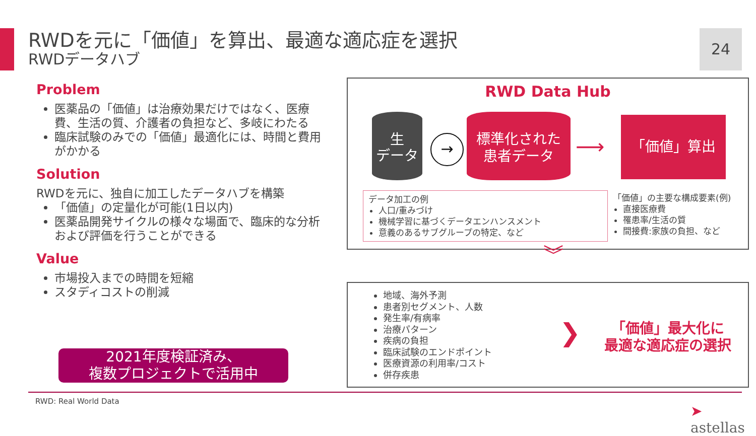RWDを元に「価値」を算出、最適な適応症を選択
RWDデータハブ
24
Problem
医薬品の「価値」は治療効果だけではなく、医療費、生活の質、介護者の負担など、多岐にわたる
臨床試験のみでの「価値」最適化には、時間と費用がかかる
Solution
RWDを元に、独自に加工したデータハブを構築
「価値」の定量化が可能(1日以内)
医薬品開発サイクルの様々な場面で、臨床的な分析および評価を行うことができる
Value
市場投入までの時間を短縮
スタディコストの削減
2021年度検証済み、
複数プロジェクトで活用中
RWD Data Hub
生
データ
→
標準化された
患者データ
⟶
「価値」算出
データ加工の例
人口/重みづけ
機械学習に基づくデータエンハンスメント
意義のあるサブグループの特定、など
「価値」の主要な構成要素(例)
直接医療費
罹患率/生活の質
間接費:家族の負担、など
︾
地域、海外予測
患者別セグメント、人数
発生率/有病率
治療パターン
疾病の負担
臨床試験のエンドポイント
医療資源の利用率/コスト
併存疾患
❯
「価値」最大化に
最適な適応症の選択
RWD: Real World Data
➤ astellas